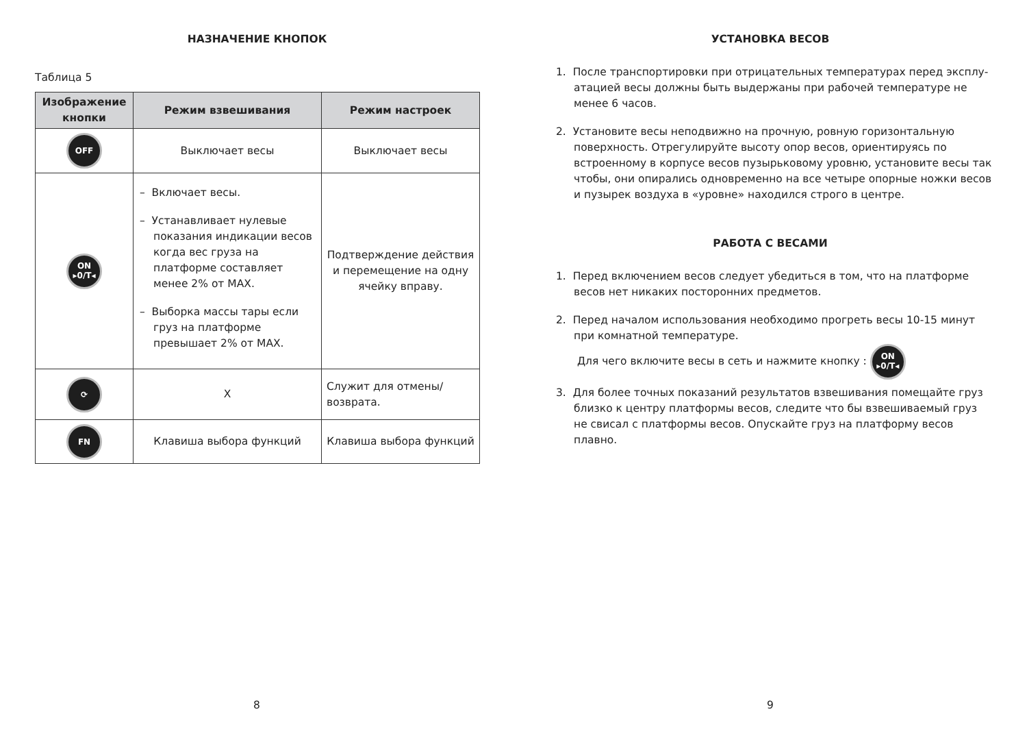НАЗНАЧЕНИЕ КНОПОК
Таблица 5
| Изображение кнопки | Режим взвешивания | Режим настроек |
| --- | --- | --- |
| OFF | Выключает весы | Выключает весы |
| ON ▸0/T◂ | – Включает весы. – Устанавливает нулевые показания индикации весов когда вес груза на платформе составляет менее 2% от MAX. – Выборка массы тары если груз на платформе превышает 2% от MAX. | Подтверждение действия и перемещение на одну ячейку вправу. |
| ⟳ | X | Служит для отмены/ возврата. |
| FN | Клавиша выбора функций | Клавиша выбора функций |
8
УСТАНОВКА ВЕСОВ
1. После транспортировки при отрицательных температурах перед эксплу-атацией весы должны быть выдержаны при рабочей температуре не менее 6 часов.
2. Установите весы неподвижно на прочную, ровную горизонтальную поверхность. Отрегулируйте высоту опор весов, ориентируясь по встроенному в корпусе весов пузырьковому уровню, установите весы так чтобы, они опирались одновременно на все четыре опорные ножки весов и пузырек воздуха в «уровне» находился строго в центре.
РАБОТА С ВЕСАМИ
1. Перед включением весов следует убедиться в том, что на платформе весов нет никаких посторонних предметов.
2. Перед началом использования необходимо прогреть весы 10-15 минут при комнатной температуре.
Для чего включите весы в сеть и нажмите кнопку : ON
▸0/T◂
3. Для более точных показаний результатов взвешивания помещайте груз близко к центру платформы весов, следите что бы взвешиваемый груз не свисал с платформы весов. Опускайте груз на платформу весов плавно.
9